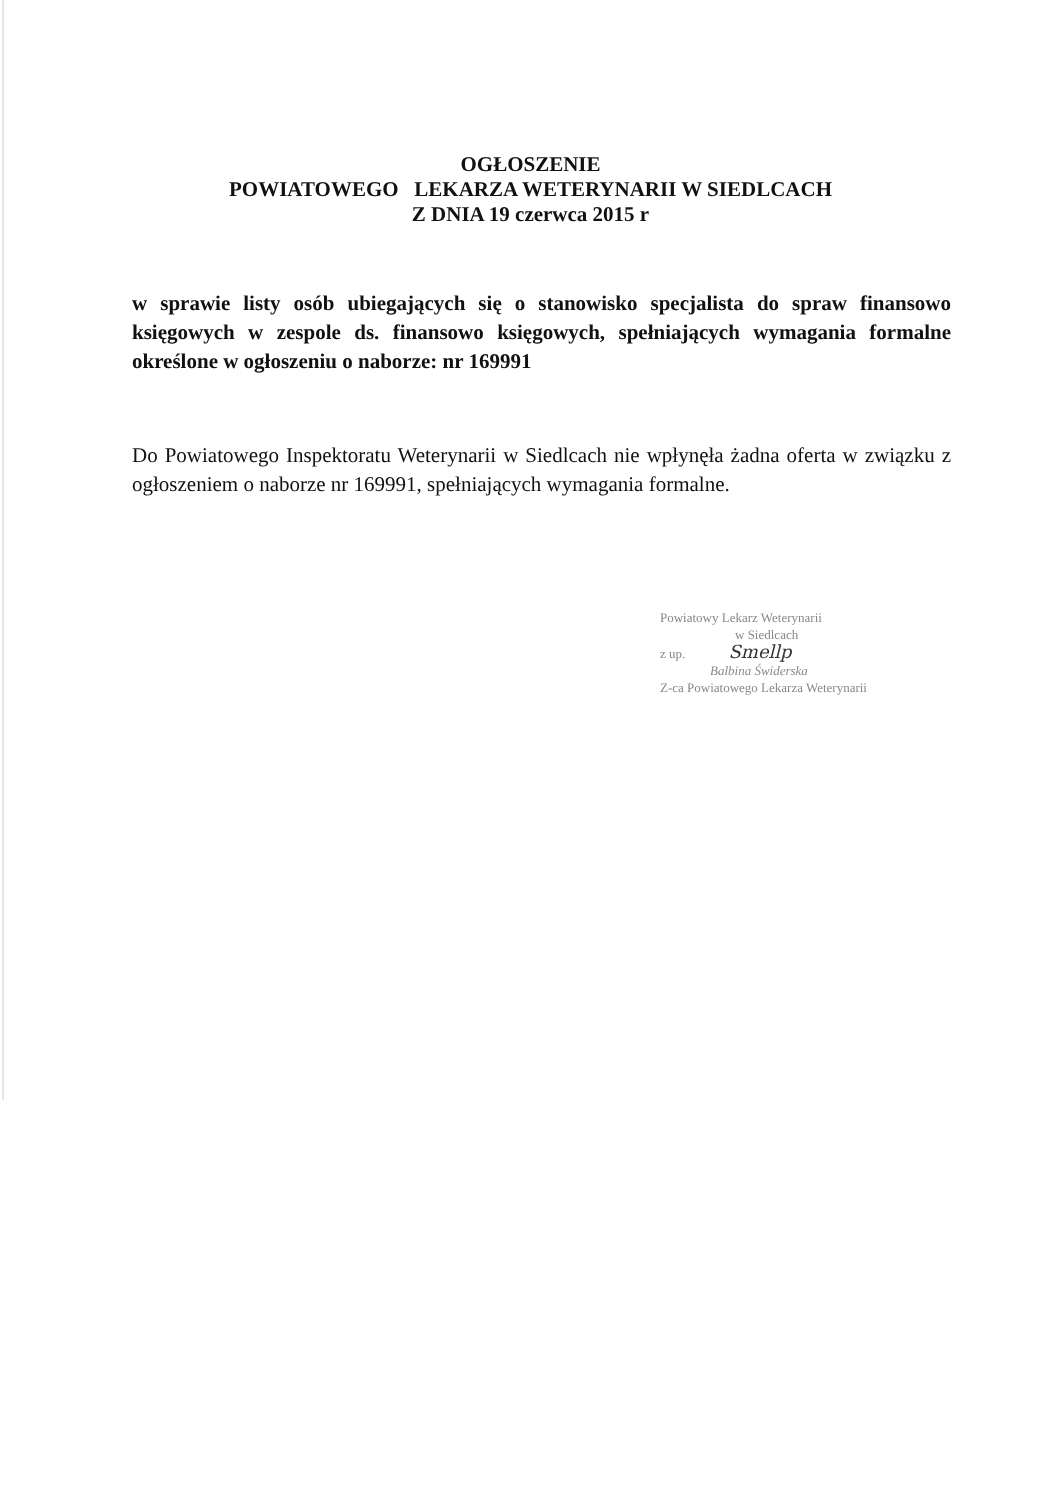OGŁOSZENIE
POWIATOWEGO LEKARZA WETERYNARII W SIEDLCACH
Z DNIA 19 czerwca 2015 r
w sprawie listy osób ubiegających się o stanowisko specjalista do spraw finansowo księgowych w zespole ds. finansowo księgowych, spełniających wymagania formalne określone w ogłoszeniu o naborze: nr 169991
Do Powiatowego Inspektoratu Weterynarii w Siedlcach nie wpłynęła żadna oferta w związku z ogłoszeniem o naborze nr 169991, spełniających wymagania formalne.
Powiatowy Lekarz Weterynarii
w Siedlcach
z up. Smellp
Balbina Świderska
Z-ca Powiatowego Lekarza Weterynarii